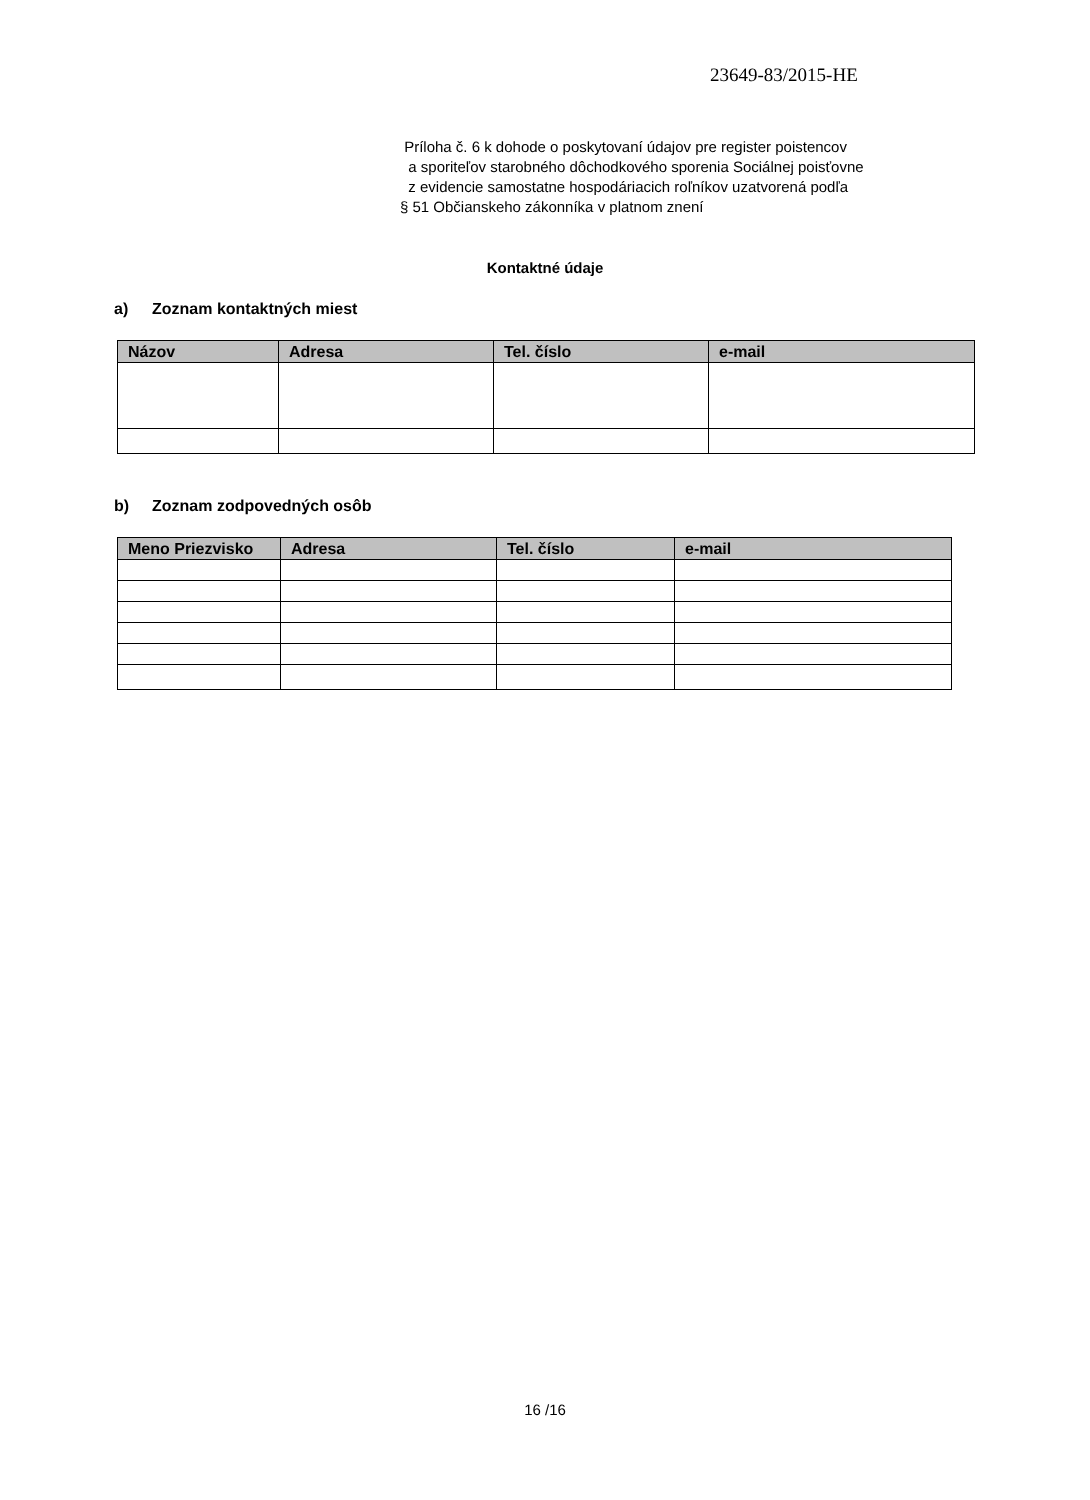23649-83/2015-HE
Príloha č. 6 k dohode o poskytovaní údajov pre register poistencov
a sporiteľov starobného dôchodkového sporenia Sociálnej poisťovne
z evidencie samostatne hospodáriacich roľníkov uzatvorená podľa
§ 51 Občianskeho zákonníka v platnom znení
Kontaktné údaje
a) Zoznam kontaktných miest
| Názov | Adresa | Tel. číslo | e-mail |
| --- | --- | --- | --- |
b) Zoznam zodpovedných osôb
| Meno Priezvisko | Adresa | Tel. číslo | e-mail |
| --- | --- | --- | --- |
16 /16